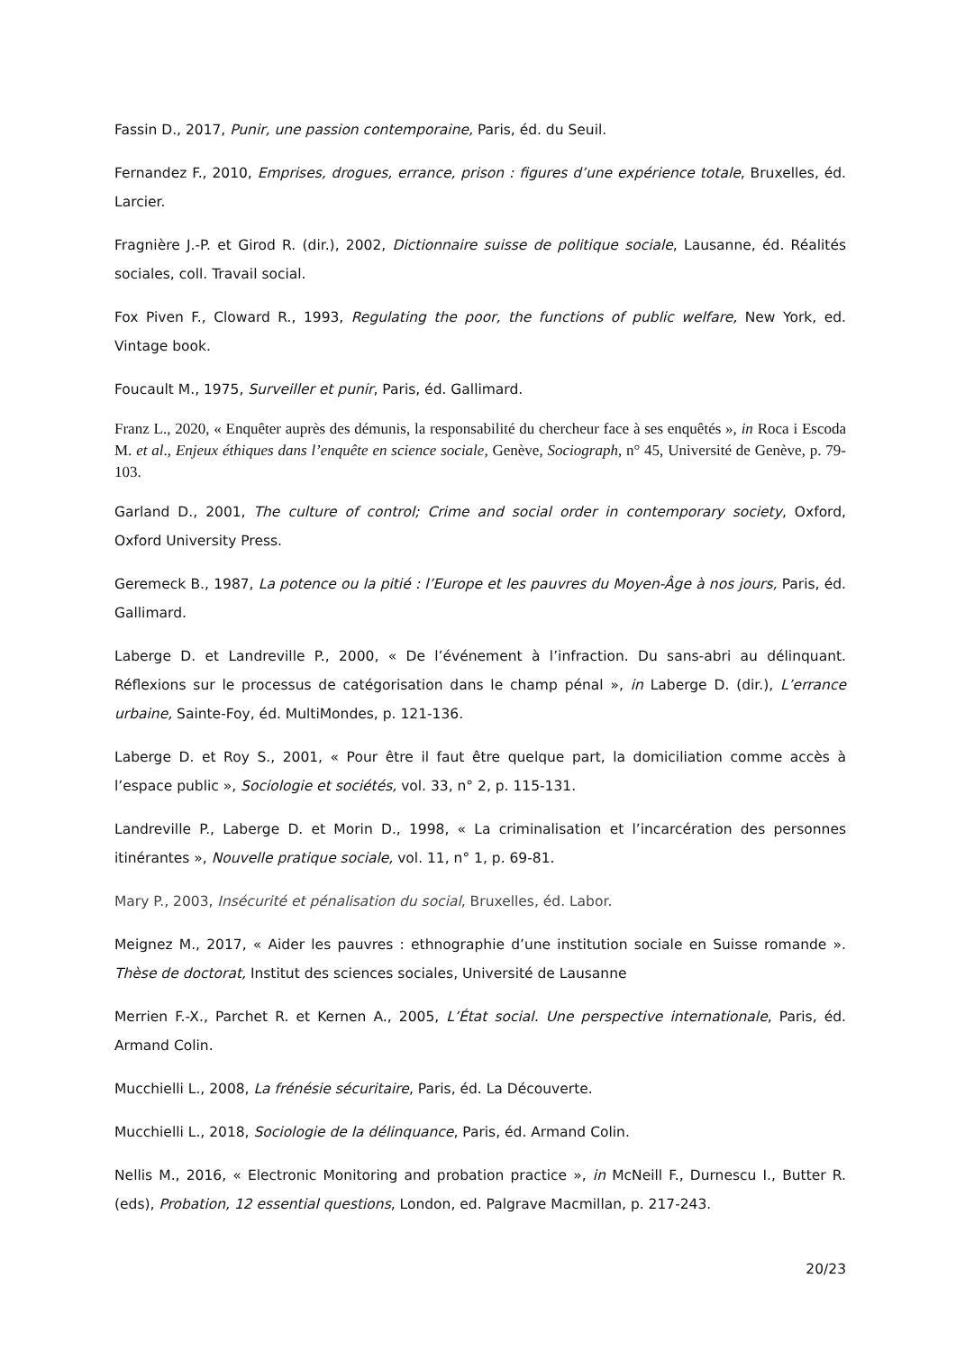Fassin D., 2017, Punir, une passion contemporaine, Paris, éd. du Seuil.
Fernandez F., 2010, Emprises, drogues, errance, prison : figures d’une expérience totale, Bruxelles, éd. Larcier.
Fragnière J.-P. et Girod R. (dir.), 2002, Dictionnaire suisse de politique sociale, Lausanne, éd. Réalités sociales, coll. Travail social.
Fox Piven F., Cloward R., 1993, Regulating the poor, the functions of public welfare, New York, ed. Vintage book.
Foucault M., 1975, Surveiller et punir, Paris, éd. Gallimard.
Franz L., 2020, « Enquêter auprès des démunis, la responsabilité du chercheur face à ses enquêtés », in Roca i Escoda M. et al., Enjeux éthiques dans l’enquête en science sociale, Genève, Sociograph, n° 45, Université de Genève, p. 79-103.
Garland D., 2001, The culture of control; Crime and social order in contemporary society, Oxford, Oxford University Press.
Geremeck B., 1987, La potence ou la pitié : l’Europe et les pauvres du Moyen-Âge à nos jours, Paris, éd. Gallimard.
Laberge D. et Landreville P., 2000, « De l’événement à l’infraction. Du sans-abri au délinquant. Réflexions sur le processus de catégorisation dans le champ pénal », in Laberge D. (dir.), L’errance urbaine, Sainte-Foy, éd. MultiMondes, p. 121-136.
Laberge D. et Roy S., 2001, « Pour être il faut être quelque part, la domiciliation comme accès à l’espace public », Sociologie et sociétés, vol. 33, n° 2, p. 115-131.
Landreville P., Laberge D. et Morin D., 1998, « La criminalisation et l’incarcération des personnes itinérantes », Nouvelle pratique sociale, vol. 11, n° 1, p. 69-81.
Mary P., 2003, Insécurité et pénalisation du social, Bruxelles, éd. Labor.
Meignez M., 2017, « Aider les pauvres : ethnographie d’une institution sociale en Suisse romande ». Thèse de doctorat, Institut des sciences sociales, Université de Lausanne
Merrien F.-X., Parchet R. et Kernen A., 2005, L’État social. Une perspective internationale, Paris, éd. Armand Colin.
Mucchielli L., 2008, La frénésie sécuritaire, Paris, éd. La Découverte.
Mucchielli L., 2018, Sociologie de la délinquance, Paris, éd. Armand Colin.
Nellis M., 2016, « Electronic Monitoring and probation practice », in McNeill F., Durnescu I., Butter R. (eds), Probation, 12 essential questions, London, ed. Palgrave Macmillan, p. 217-243.
20/23